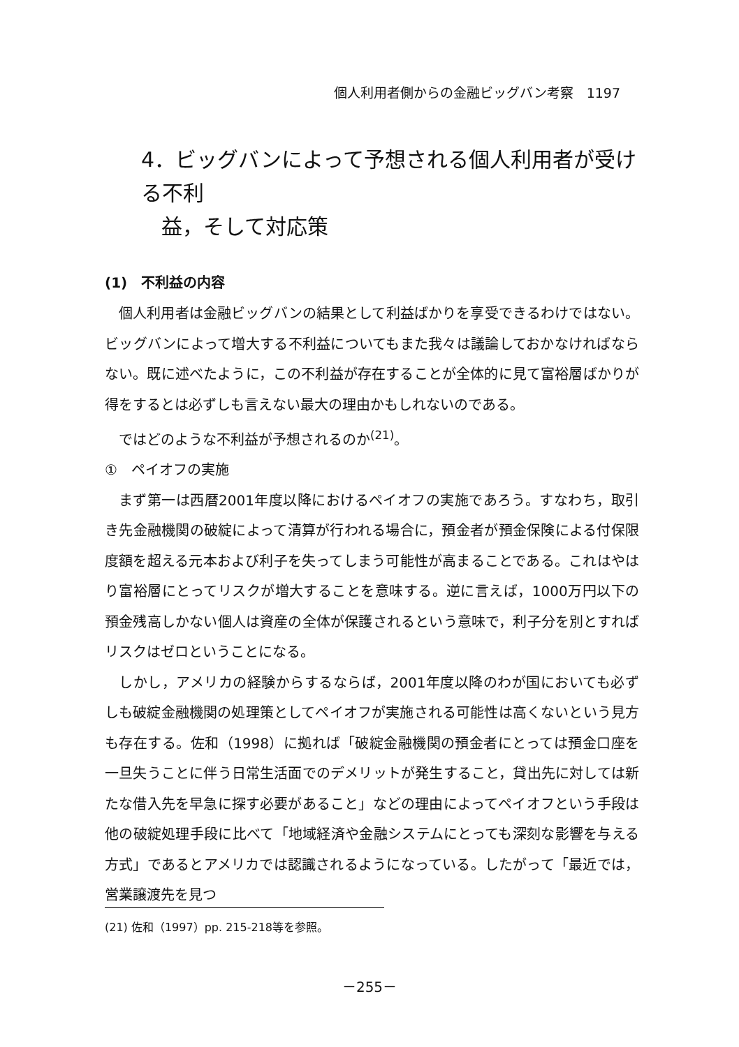個人利用者側からの金融ビッグバン考察　1197
4．ビッグバンによって予想される個人利用者が受ける不利
益，そして対応策
(1)　不利益の内容
個人利用者は金融ビッグバンの結果として利益ばかりを享受できるわけではない。ビッグバンによって増大する不利益についてもまた我々は議論しておかなければならない。既に述べたように，この不利益が存在することが全体的に見て富裕層ばかりが得をするとは必ずしも言えない最大の理由かもしれないのである。
ではどのような不利益が予想されるのか<sup>(21)</sup>。
①　ペイオフの実施
まず第一は西暦2001年度以降におけるペイオフの実施であろう。すなわち，取引き先金融機関の破綻によって清算が行われる場合に，預金者が預金保険による付保限度額を超える元本および利子を失ってしまう可能性が高まることである。これはやはり富裕層にとってリスクが増大することを意味する。逆に言えば，1000万円以下の預金残高しかない個人は資産の全体が保護されるという意味で，利子分を別とすればリスクはゼロということになる。
しかし，アメリカの経験からするならば，2001年度以降のわが国においても必ずしも破綻金融機関の処理策としてペイオフが実施される可能性は高くないという見方も存在する。佐和（1998）に拠れば「破綻金融機関の預金者にとっては預金口座を一旦失うことに伴う日常生活面でのデメリットが発生すること，貸出先に対しては新たな借入先を早急に探す必要があること」などの理由によってペイオフという手段は他の破綻処理手段に比べて「地域経済や金融システムにとっても深刻な影響を与える方式」であるとアメリカでは認識されるようになっている。したがって「最近では，営業譲渡先を見つ
(21) 佐和（1997）pp. 215-218等を参照。
－255－